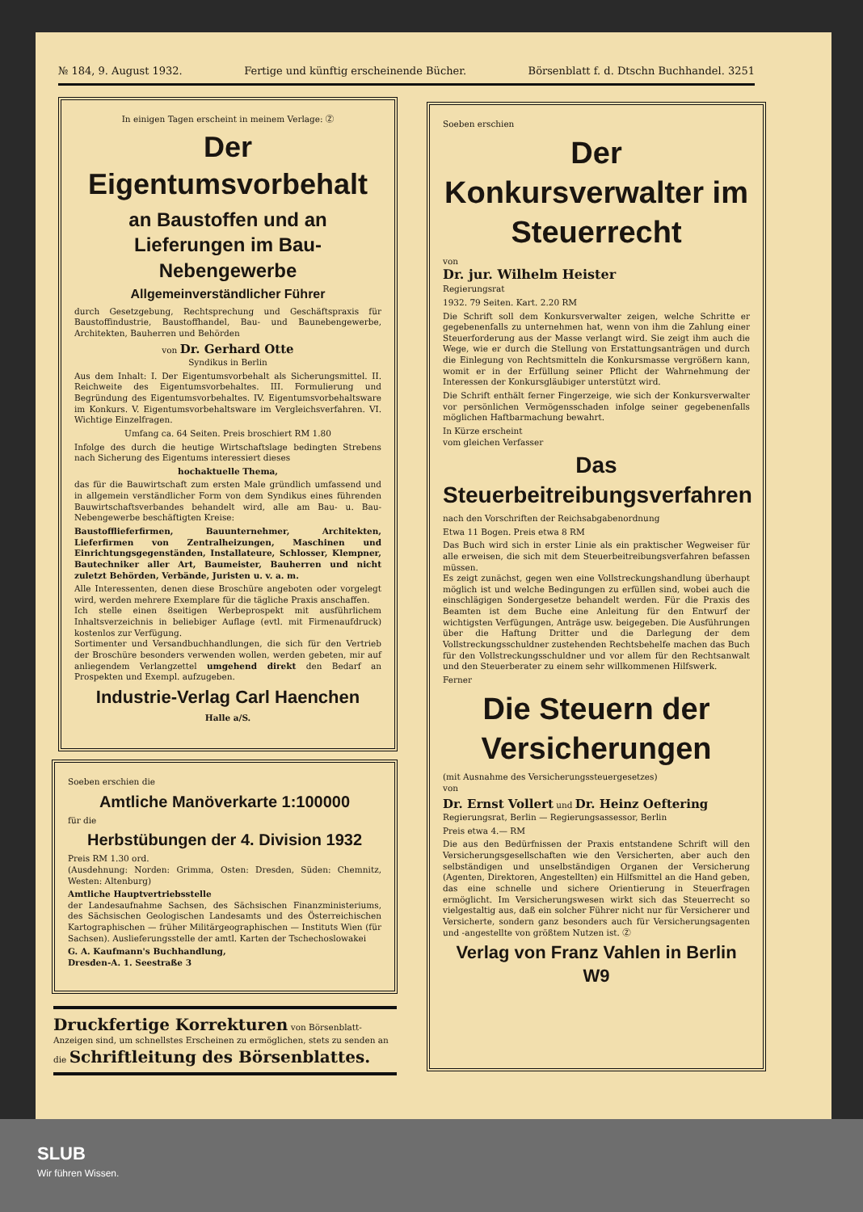№ 184, 9. August 1932. Fertige und künftig erscheinende Bücher. Börsenblatt f. d. Dtschn Buchhandel. 3251
In einigen Tagen erscheint in meinem Verlage: Ⓩ
Der Eigentumsvorbehalt
an Baustoffen und an Lieferungen im Bau-Nebengewerbe
Allgemeinverständlicher Führer
durch Gesetzgebung, Rechtsprechung und Geschäftspraxis für Baustoffindustrie, Baustoffhandel, Bau- und Baunebengewerbe, Architekten, Bauherren und Behörden
von Dr. Gerhard Otte
Syndikus in Berlin
Aus dem Inhalt: I. Der Eigentumsvorbehalt als Sicherungsmittel. II. Reichweite des Eigentumsvorbehaltes. III. Formulierung und Begründung des Eigentumsvorbehaltes. IV. Eigentumsvorbehaltsware im Konkurs. V. Eigentumsvorbehaltsware im Vergleichsverfahren. VI. Wichtige Einzelfragen.
Umfang ca. 64 Seiten. Preis broschiert RM 1.80
Infolge des durch die heutige Wirtschaftslage bedingten Strebens nach Sicherung des Eigentums interessiert dieses
hochaktuelle Thema,
das für die Bauwirtschaft zum ersten Male gründlich umfassend und in allgemein verständlicher Form von dem Syndikus eines führenden Bauwirtschaftsverbandes behandelt wird, alle am Bau- u. Bau-Nebengewerbe beschäftigten Kreise:
Baustofflieferfirmen, Bauunternehmer, Architekten, Lieferfirmen von Zentralheizungen, Maschinen und Einrichtungsgegenständen, Installateure, Schlosser, Klempner, Bautechniker aller Art, Baumeister, Bauherren und nicht zuletzt Behörden, Verbände, Juristen u. v. a. m.
Alle Interessenten, denen diese Broschüre angeboten oder vorgelegt wird, werden mehrere Exemplare für die tägliche Praxis anschaffen.
Ich stelle einen 8seitigen Werbeprospekt mit ausführlichem Inhaltsverzeichnis in beliebiger Auflage (evtl. mit Firmenaufdruck) kostenlos zur Verfügung.
Sortimenter und Versandbuchhandlungen, die sich für den Vertrieb der Broschüre besonders verwenden wollen, werden gebeten, mir auf anliegendem Verlangzettel umgehend direkt den Bedarf an Prospekten und Exempl. aufzugeben.
Industrie-Verlag Carl Haenchen
Halle a/S.
Soeben erschien die
Amtliche Manöverkarte 1:100000
für die
Herbstübungen der 4. Division 1932
Preis RM 1.30 ord.
(Ausdehnung: Norden: Grimma, Osten: Dresden, Süden: Chemnitz, Westen: Altenburg)
Amtliche Hauptvertriebsstelle
der Landesaufnahme Sachsen, des Sächsischen Finanzministeriums, des Sächsischen Geologischen Landesamts und des Österreichischen Kartographischen — früher Militärgeographischen — Instituts Wien (für Sachsen). Auslieferungsstelle der amtl. Karten der Tschechoslowakei
G. A. Kaufmann's Buchhandlung,
Dresden-A. 1. Seestraße 3
Druckfertige Korrekturen von Börsenblatt-Anzeigen sind, um schnellstes Erscheinen zu ermöglichen, stets zu senden an die Schriftleitung des Börsenblattes.
Soeben erschien
Der Konkursverwalter im Steuerrecht
von
Dr. jur. Wilhelm Heister
Regierungsrat
1932. 79 Seiten. Kart. 2.20 RM
Die Schrift soll dem Konkursverwalter zeigen, welche Schritte er gegebenenfalls zu unternehmen hat, wenn von ihm die Zahlung einer Steuerforderung aus der Masse verlangt wird. Sie zeigt ihm auch die Wege, wie er durch die Stellung von Erstattungsanträgen und durch die Einlegung von Rechtsmitteln die Konkursmasse vergrößern kann, womit er in der Erfüllung seiner Pflicht der Wahrnehmung der Interessen der Konkursgläubiger unterstützt wird.
Die Schrift enthält ferner Fingerzeige, wie sich der Konkursverwalter vor persönlichen Vermögensschaden infolge seiner gegebenenfalls möglichen Haftbarmachung bewahrt.
In Kürze erscheint
vom gleichen Verfasser
Das Steuerbeitreibungsverfahren
nach den Vorschriften der Reichsabgabenordnung
Etwa 11 Bogen. Preis etwa 8 RM
Das Buch wird sich in erster Linie als ein praktischer Wegweiser für alle erweisen, die sich mit dem Steuerbeitreibungsverfahren befassen müssen.
Es zeigt zunächst, gegen wen eine Vollstreckungshandlung überhaupt möglich ist und welche Bedingungen zu erfüllen sind, wobei auch die einschlägigen Sondergesetze behandelt werden. Für die Praxis des Beamten ist dem Buche eine Anleitung für den Entwurf der wichtigsten Verfügungen, Anträge usw. beigegeben. Die Ausführungen über die Haftung Dritter und die Darlegung der dem Vollstreckungsschuldner zustehenden Rechtsbehelfe machen das Buch für den Vollstreckungsschuldner und vor allem für den Rechtsanwalt und den Steuerberater zu einem sehr willkommenen Hilfswerk.
Ferner
Die Steuern der Versicherungen
(mit Ausnahme des Versicherungssteuergesetzes)
von
Dr. Ernst Vollert und Dr. Heinz Oeftering
Regierungsrat, Berlin — Regierungsassessor, Berlin
Preis etwa 4.— RM
Die aus den Bedürfnissen der Praxis entstandene Schrift will den Versicherungsgesellschaften wie den Versicherten, aber auch den selbständigen und unselbständigen Organen der Versicherung (Agenten, Direktoren, Angestellten) ein Hilfsmittel an die Hand geben, das eine schnelle und sichere Orientierung in Steuerfragen ermöglicht. Im Versicherungswesen wirkt sich das Steuerrecht so vielgestaltig aus, daß ein solcher Führer nicht nur für Versicherer und Versicherte, sondern ganz besonders auch für Versicherungsagenten und -angestellte von größtem Nutzen ist. Ⓩ
Verlag von Franz Vahlen in Berlin W9
SLUB
Wir führen Wissen.